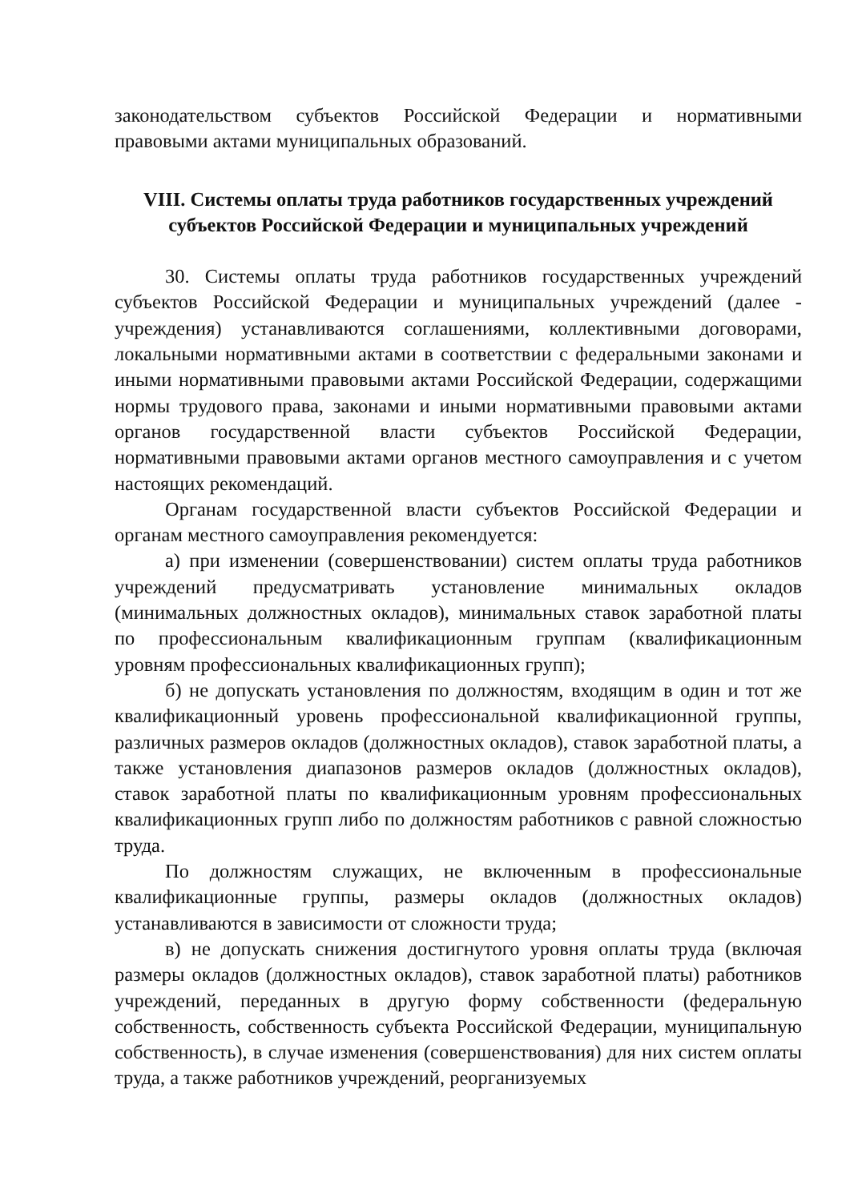законодательством субъектов Российской Федерации и нормативными правовыми актами муниципальных образований.
VIII. Системы оплаты труда работников государственных учреждений
субъектов Российской Федерации и муниципальных учреждений
30. Системы оплаты труда работников государственных учреждений субъектов Российской Федерации и муниципальных учреждений (далее - учреждения) устанавливаются соглашениями, коллективными договорами, локальными нормативными актами в соответствии с федеральными законами и иными нормативными правовыми актами Российской Федерации, содержащими нормы трудового права, законами и иными нормативными правовыми актами органов государственной власти субъектов Российской Федерации, нормативными правовыми актами органов местного самоуправления и с учетом настоящих рекомендаций.
Органам государственной власти субъектов Российской Федерации и органам местного самоуправления рекомендуется:
а) при изменении (совершенствовании) систем оплаты труда работников учреждений предусматривать установление минимальных окладов (минимальных должностных окладов), минимальных ставок заработной платы по профессиональным квалификационным группам (квалификационным уровням профессиональных квалификационных групп);
б) не допускать установления по должностям, входящим в один и тот же квалификационный уровень профессиональной квалификационной группы, различных размеров окладов (должностных окладов), ставок заработной платы, а также установления диапазонов размеров окладов (должностных окладов), ставок заработной платы по квалификационным уровням профессиональных квалификационных групп либо по должностям работников с равной сложностью труда.
По должностям служащих, не включенным в профессиональные квалификационные группы, размеры окладов (должностных окладов) устанавливаются в зависимости от сложности труда;
в) не допускать снижения достигнутого уровня оплаты труда (включая размеры окладов (должностных окладов), ставок заработной платы) работников учреждений, переданных в другую форму собственности (федеральную собственность, собственность субъекта Российской Федерации, муниципальную собственность), в случае изменения (совершенствования) для них систем оплаты труда, а также работников учреждений, реорганизуемых